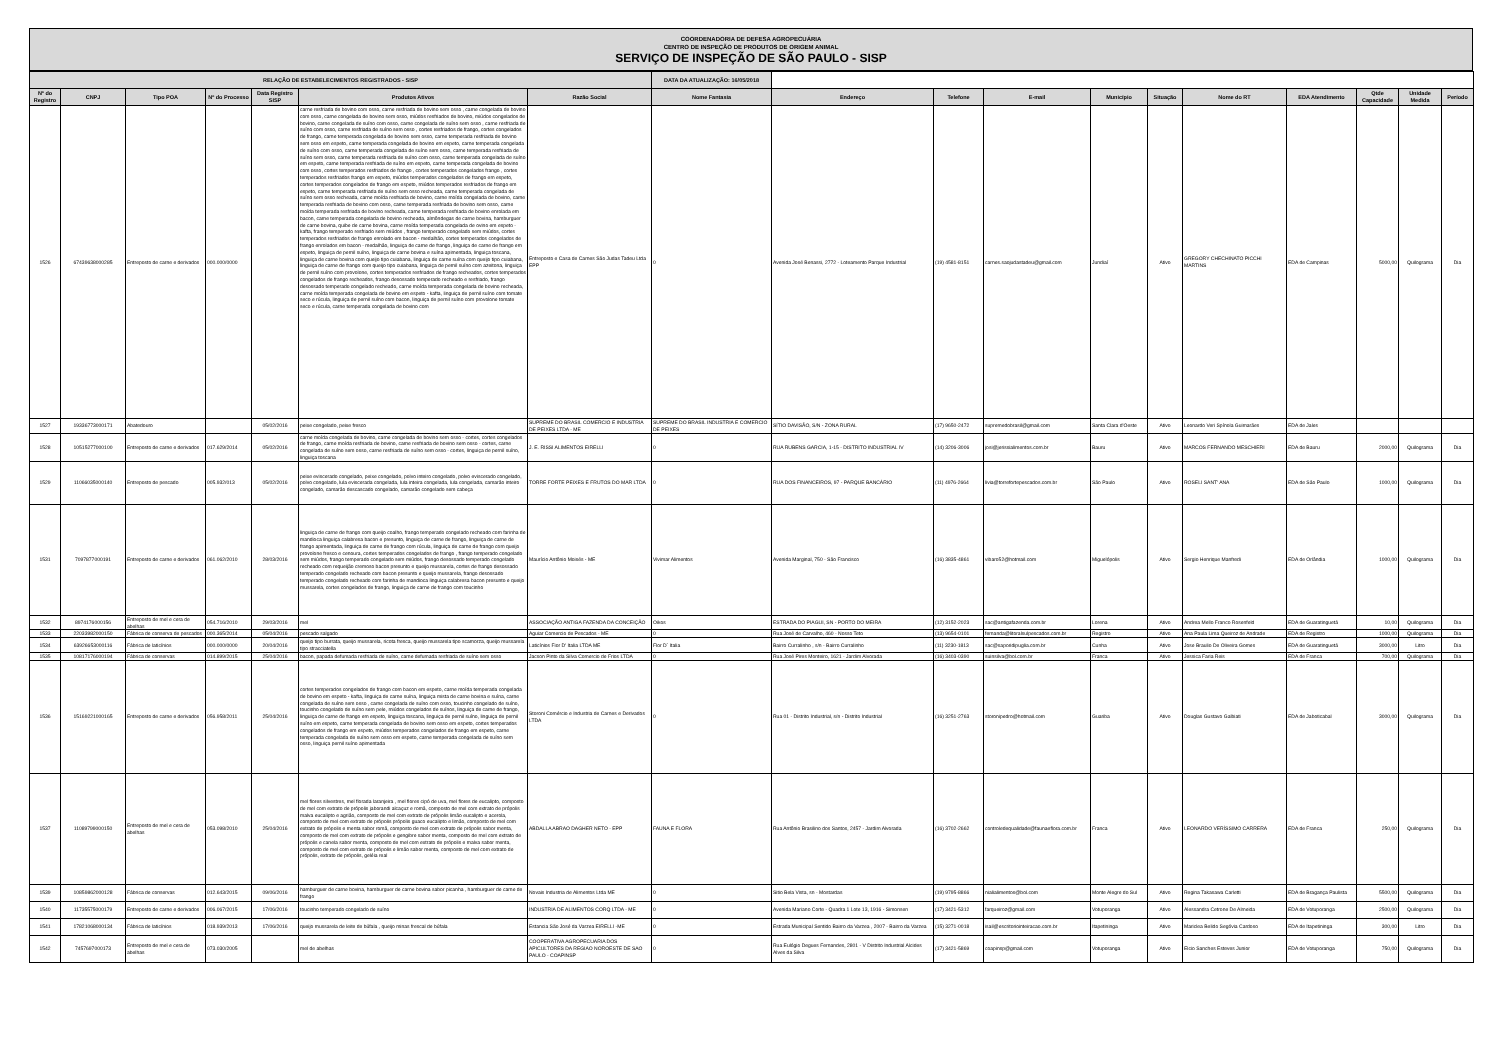COORDENADORIA DE DEFESA AGROPECUÁRIA
CENTRO DE INSPEÇÃO DE PRODUTOS DE ORIGEM ANIMAL
SERVIÇO DE INSPEÇÃO DE SÃO PAULO - SISP
| RELAÇÃO DE ESTABELECIMENTOS REGISTRADOS - SISP | | | | | | | DATA DA ATUALIZAÇÃO: 16/05/2018 | | | | | | | | | | |
| --- | --- | --- | --- | --- | --- | --- | --- | --- | --- | --- | --- | --- | --- | --- | --- | --- | --- |
| Nº do Registro | CNPJ | Tipo POA | Nº do Processo | Data Registro SISP | Produtos Ativos | Razão Social | Nome Fantasia | Endereço | Telefone | E-mail | Município | Situação | Nome do RT | EDA Atendimento | Qtde Capacidade | Unidade Medida | Período |
| 1526 | 67439638000285 | Entreposto de carne e derivados | 000.000/0000 | | carne resfriada de bovino com osso, carne resfriada de bovino sem osso , carne congelada de bovino com osso, carne congelada de bovino sem osso, miúdos resfriados de bovino, miúdos congelados de bovino, carne congelada de suíno com osso, carne congelada de suíno sem osso , carne resfriada de suíno com osso, carne resfriada de suíno sem osso , cortes resfriados de frango, cortes congelados de frango, carne temperada congelada de bovino sem osso, carne temperada resfriada de bovino sem osso em espeto, carne temperada congelada de bovino em espeto, carne temperada congelada de suíno com osso, carne temperada congelada de suíno sem osso, carne temperada resfriada de suíno sem osso, carne temperada resfriada de suíno com osso, carne temperada congelada de suíno em espeto, carne temperada resfriada de suíno em espeto, carne temperada congelada de bovino com osso, cortes temperados resfriados de frango , cortes temperados congelados frango , cortes temperados resfriados frango em espeto, miúdos temperados congelados de frango em espeto, cortes temperados congelados de frango em espeto, miúdos temperados resfriados de frango em espeto, carne temperada resfriada de suíno sem osso recheada, carne temperada congelada de suíno sem osso recheada, carne moída resfriada de bovino, carne moída congelada de bovino, carne temperada resfriada de bovino com osso, carne temperada resfriada de bovino sem osso, carne moída temperada resfriada de bovino recheada, carne temperada resfriada de bovino enrolada em bacon, carne temperada congelada de bovino recheada, almôndegas de carne bovina, hamburguer de carne bovina, quibe de carne bovina, carne moída temperada congelada de ovino em espeto - kafta, frango temperado resfriado sem miúdos , frango temperado congelado sem miúdos, cortes temperados resfriados de frango enrolado em bacon - medalhão, cortes temperados congelados de frango enrolados em bacon - medalhão, linguiça de carne de frango, linguiça de carne de frango em espeto, linguiça de pernil suíno, linguiça de carne bovina e suína apimentada, linguiça toscana, linguiça de carne bovina com queijo tipo cuiabana, linguiça de carne suína com queijo tipo cuiabana, linguiça de carne de frango com queijo tipo cuiabana, linguiça de pernil suíno com azeitona, linguiça de pernil suíno com provolone, cortes temperados resfriados de frango recheados, cortes temperados congelados de frango recheados, frango desossado temperado recheado e resfriado, frango desossado temperado congelado recheado, carne moída temperada congelada de bovino recheada, carne moída temperada congelada de bovino em espeto - kafta, linguiça de pernil suíno com tomate seco e rúcula, linguiça de pernil suíno com bacon, linguiça de pernil suíno com provolone tomate seco e rúcula, carne temperada congelada de bovino com | Entreposto e Casa de Carnes São Judas Tadeu Ltda EPP | 0 | Avenida José Benassi, 2772 - Loteamento Parque Industrial | (19) 4581-8151 | carnes.saojudastadeu@gmail.com | Jundiaí | Ativo | GREGORY CHECHINATO PICCHI MARTINS | EDA de Campinas | 5000,00 | Quilograma | Dia |
| 1527 | 19336773000171 | Abatedouro | | 05/02/2016 | peixe congelado, peixe fresco | SUPREME DO BRASIL COMERCIO E INDUSTRIA DE PEIXES LTDA - ME | SUPREME DO BRASIL INDUSTRIA E COMERCIO DE PEIXES | SÍTIO DAVISÃO, S/N - ZONA RURAL | (17) 9650-2472 | supremedobrasil@gmail.com | Santa Clara d'Oeste | Ativo | Leonardo Veri Spínola Guimarães | EDA de Jales | | | |
| 1528 | 10515277000100 | Entreposto de carne e derivados | 017.629/2014 | 05/02/2016 | carne moída congelada de bovino, carne congelada de bovino sem osso - cortes, cortes congelados de frango, carne moída resfriada de bovino, carne resfriada de bovino sem osso - cortes, carne congelada de suíno sem osso, carne resfriada de suíno sem osso - cortes, linguiça de pernil suíno, linguiça toscana | J. E. RISSI ALIMENTOS EIRELLI | 0 | RUA RUBENS GARCIA, 1-15 - DISTRITO INDUSTRIAL IV | (14) 3206-3006 | josi@jerissialimentos.com.br | Bauru | Ativo | MARCOS FERNANDO MESCHIERI | EDA de Bauru | 2000,00 | Quilograma | Dia |
| 1529 | 11066035000140 | Entreposto de pescado | 005.932/013 | 05/02/2016 | peixe eviscerado congelado, peixe congelado, polvo inteiro congelado, polvo eviscerado congelado, polvo congelado, lula eviscerada congelada, lula inteira congelada, lula congelada, camarão inteiro congelado, camarão descascado congelado, camarão congelado sem cabeça | TORRE FORTE PEIXES E FRUTOS DO MAR LTDA | 0 | RUA DOS FINANCEIROS, 97 - PARQUE BANCÁRIO | (11) 4976-2664 | livia@torrefortepescados.com.br | São Paulo | Ativo | ROSELI SANT' ANA | EDA de São Paulo | 1000,00 | Quilograma | Dia |
| 1531 | 7097877000191 | Entreposto de carne e derivados | 061.062/2010 | 28/03/2016 | linguiça de carne de frango com queijo coalho, frango temperado congelado recheado com farinha de mandioca linguiça calabresa bacon e presunto, linguiça de carne de frango, linguiça de carne de frango apimentada, linguiça de carne de frango com rúcula, linguiça de carne de frango com queijo provolone fresco e cenoura, cortes temperados congelados de frango , frango temperado congelado sem miúdos, frango temperado congelado sem miúdos, frango desossado temperado congelado recheado com requeijão cremoso bacon presunto e queijo mussarela, cortes de frango desossado temperado congelado recheado com bacon presunto e queijo mussarela, frango desossado temperado congelado recheado com farinha de mandioca linguiça calabresa bacon presunto e queijo mussarela, cortes congelados de frango, linguiça de carne de frango com toucinho | Maurício Antônio Moisés - ME | Vivimar Alimentos | Avenida Marginal, 750 - São Francisco | (16) 3835-4861 | vibaro52@hotmail.com | Miguelópolis | Ativo | Sergio Henrique Manfredi | EDA de Orlândia | 1000,00 | Quilograma | Dia |
| 1532 | 8974176000156 | Entreposto de mel e cera de abelhas | 054.716/2010 | 29/03/2016 | mel | ASSOCIAÇÃO ANTIGA FAZENDA DA CONCEIÇÃO | Oikos | ESTRADA DO PIAGUI, SN - PORTO DO MEIRA | (12) 3152-2023 | sac@antigafazenda.com.br | Lorena | Ativo | Andrea Mello Franco Rosenfeld | EDA de Guaratinguetá | 10,00 | Quilograma | Dia |
| 1533 | 22033982000150 | Fábrica de conserva de pescados | 000.365/2014 | 05/04/2016 | pescado salgado | Aguiar Comercio de Pescados - ME | 0 | Rua José de Carvalho, 460 - Nosso Teto | (13) 9654-0101 | fernanda@litoralsulpescados.com.br | Registro | Ativo | Ana Paula Lima Queiroz de Andrade | EDA de Registro | 1000,00 | Quilograma | Dia |
| 1534 | 63926653000116 | Fábrica de laticínios | 000.000/0000 | 20/04/2016 | queijo tipo burrata, queijo mussarela, ricota fresca, queijo mussarela tipo scamorza, queijo mussarela tipo stracciatella | Laticínios Fior D' Italia LTDA ME | Flor D´ Italia | Bairro Curralinho , s/n - Bairro Curralinho | (11) 3230-1813 | sac@saporidipuglia.com.br | Cunha | Ativo | Jose Braulio De Oliveira Gomes | EDA de Guaratinguetá | 3000,00 | Litro | Dia |
| 1535 | 10817176000194 | Fábrica de conservas | 014.899/2015 | 25/04/2016 | bacon, papada defumada resfriada de suíno, carne defumada resfriada de suíno sem osso | Jacson Pinto da Silva Comercio de Frios LTDA | 0 | Rua José Pires Monteiro, 1621 - Jardim Alvorada | (16) 3403-0390 | suinsilva@bol.com.br | Franca | Ativo | Jessica Faria Reis | EDA de Franca | 700,00 | Quilograma | Dia |
| 1536 | 15169221000165 | Entreposto de carne e derivados | 056.958/2011 | 25/04/2016 | cortes temperados congelados de frango com bacon em espeto, carne moída temperada congelada de bovino em espeto - kafta, linguiça de carne suína, linguiça mista de carne bovina e suína, carne congelada de suíno sem osso , carne congelada de suíno com osso, toucinho congelado de suíno, toucinho congelado de suíno sem pele, miúdos congelados de suínos, linguiça de carne de frango, linguiça de carne de frango em espeto, linguiça toscana, linguiça de pernil suíno, linguiça de pernil suíno em espeto, carne temperada congelada de bovino sem osso em espeto, cortes temperados congelados de frango em espeto, miúdos temperados congelados de frango em espeto, carne temperada congelada de suíno sem osso em espeto, carne temperada congelada de suíno sem osso, linguiça pernil suíno apimentada | Storoni Comércio e Industria de Carnes e Derivados LTDA | 0 | Rua 01 - Distrito Industrial, s/n - Distrito Industrial | (16) 3251-2763 | storonipedro@hotmail.com | Guariba | Ativo | Douglas Gustavo Galbiati | EDA de Jaboticabal | 3000,00 | Quilograma | Dia |
| 1537 | 11089799000150 | Entreposto de mel e cera de abelhas | 053.098/2010 | 25/04/2016 | mel flores silvestres, mel florada laranjeira , mel flores cipó de uva, mel flores de eucalipto, composto de mel com extrato de própolis jaborandi alcaçuz e romã, composto de mel com extrato de própolis malva eucalipto e agrião, composto de mel com extrato de própolis limão eucalipto e acerola, composto de mel com extrato de própolis própolis guaco eucalipto e limão, composto de mel com extrato de própolis e menta sabor romã, composto de mel com extrato de própolis sabor menta, composto de mel com extrato de própolis e gengibre sabor menta, composto de mel com extrato de própolis e canela sabor menta, composto de mel com extrato de própolis e malva sabor menta, composto de mel com extrato de própolis e limão sabor menta, composto de mel com extrato de própolis, extrato de própolis, geléia real | ABDALLA ABRAO DAGHER NETO - EPP | FAUNA E FLORA | Rua Antônio Brasilino dos Santos, 2457 - Jardim Alvorada | (16) 3702-2662 | controledequalidade@faunaeflora.com.br | Franca | Ativo | LEONARDO VERÍSSIMO CARRERA | EDA de Franca | 250,00 | Quilograma | Dia |
| 1539 | 10859862000128 | Fábrica de conservas | 012.643/2015 | 09/06/2016 | hamburguer de carne bovina, hamburguer de carne bovina sabor picanha , hamburguer de carne de frango | Novais Industria de Alimentos Ltda ME | 0 | Sitio Bela Vista, sn - Mostardas | (19) 9795-8866 | nialialimentos@bol.com | Monte Alegre do Sul | Ativo | Regina Takasawa Carletti | EDA de Bragança Paulista | 5500,00 | Quilograma | Dia |
| 1540 | 11735575000179 | Entreposto de carne e derivados | 006.067/2015 | 17/06/2016 | toucinho temperado congelado de suíno | INDUSTRIA DE ALIMENTOS CORQ LTDA - ME | 0 | Avenida Mariano Corte - Quadra 1 Lote 13, 1916 - Simonsen | (17) 3421-5312 | farqueiroz@gmail.com | Votuporanga | Ativo | Alessandra Cetrone De Almeida | EDA de Votuporanga | 2500,00 | Quilograma | Dia |
| 1541 | 17821068000134 | Fábrica de laticínios | 018.939/2013 | 17/06/2016 | queijo mussarela de leite de búfala , queijo minas frescal de búfala | Estancia São José da Varzea EIRELLI -ME | 0 | Estrada Municipal Sentido Bairro da Varzea , 2007 - Bairro da Varzea | (15) 3271-0018 | isail@escritoriointeiracao.com.br | Itapetininga | Ativo | Mariclea Belido Segóvia Cardoso | EDA de Itapetininga | 300,00 | Litro | Dia |
| 1542 | 7457697000173 | Entreposto de mel e cera de abelhas | 073.030/2005 | | mel de abelhas | COOPERATIVA AGROPECUARIA DOS APICULTORES DA REGIAO NOROESTE DE SAO PAULO - COAPINSP | 0 | Rua Eulógio Degues Fernandes, 2801 - V Distrito Industrial Alcides Alves da Silva | (17) 3421-5869 | coapinsp@gmail.com | Votuporanga | Ativo | Elcio Sanches Esteves Junior | EDA de Votuporanga | 750,00 | Quilograma | Dia |